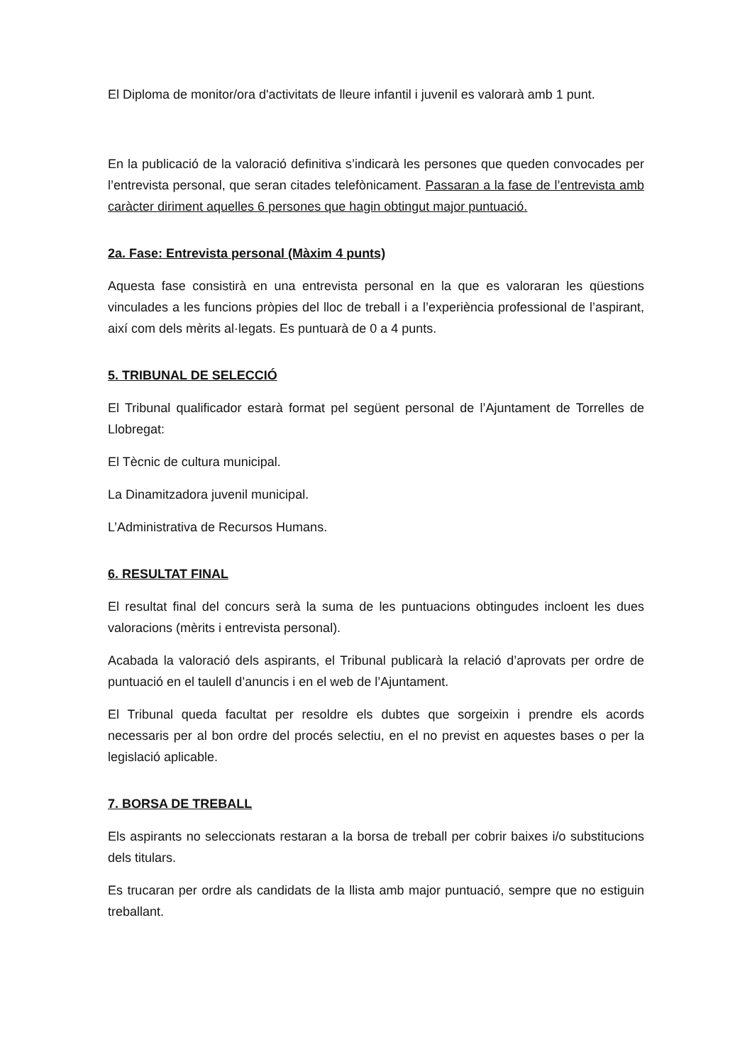El Diploma de monitor/ora d'activitats de lleure infantil i juvenil es valorarà amb 1 punt.
En la publicació de la valoració definitiva s’indicarà les persones que queden convocades per l’entrevista personal, que seran citades telefònicament. Passaran a la fase de l’entrevista amb caràcter diriment aquelles 6 persones que hagin obtingut major puntuació.
2a. Fase: Entrevista personal (Màxim 4 punts)
Aquesta fase consistirà en una entrevista personal en la que es valoraran les qüestions vinculades a les funcions pròpies del lloc de treball i a l’experiència professional de l’aspirant, així com dels mèrits al·legats. Es puntuarà de 0 a 4 punts.
5. TRIBUNAL DE SELECCIÓ
El Tribunal qualificador estarà format pel següent personal de l’Ajuntament de Torrelles de Llobregat:
El Tècnic de cultura municipal.
La Dinamitzadora juvenil municipal.
L’Administrativa de Recursos Humans.
6. RESULTAT FINAL
El resultat final del concurs serà la suma de les puntuacions obtingudes incloent les dues valoracions (mèrits i entrevista personal).
Acabada la valoració dels aspirants, el Tribunal publicarà la relació d’aprovats per ordre de puntuació en el taulell d’anuncis i en el web de l’Ajuntament.
El Tribunal queda facultat per resoldre els dubtes que sorgeixin i prendre els acords necessaris per al bon ordre del procés selectiu, en el no previst en aquestes bases o per la legislació aplicable.
7. BORSA DE TREBALL
Els aspirants no seleccionats restaran a la borsa de treball per cobrir baixes i/o substitucions dels titulars.
Es trucaran per ordre als candidats de la llista amb major puntuació, sempre que no estiguin treballant.